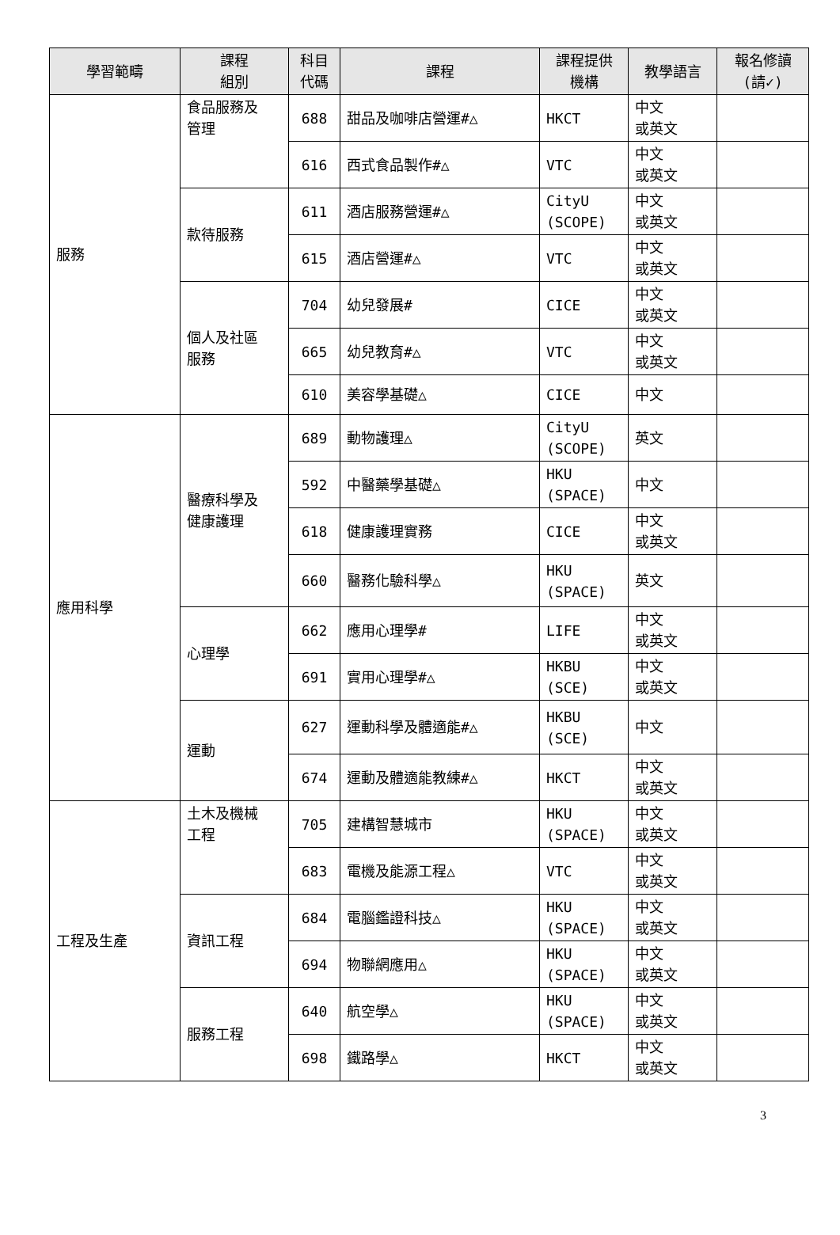| 學習範疇 | 課程 組別 | 科目 代碼 | 課程 | 課程提供 機構 | 教學語言 | 報名修讀 (請✓) |
| --- | --- | --- | --- | --- | --- | --- |
| 服務 | 食品服務及 管理 | 688 | 甜品及咖啡店營運#△ | HKCT | 中文 或英文 | |
| | | 616 | 西式食品製作#△ | VTC | 中文 或英文 | |
| | 款待服務 | 611 | 酒店服務營運#△ | CityU (SCOPE) | 中文 或英文 | |
| | | 615 | 酒店營運#△ | VTC | 中文 或英文 | |
| | 個人及社區 服務 | 704 | 幼兒發展# | CICE | 中文 或英文 | |
| | | 665 | 幼兒教育#△ | VTC | 中文 或英文 | |
| | | 610 | 美容學基礎△ | CICE | 中文 | |
| 應用科學 | 醫療科學及 健康護理 | 689 | 動物護理△ | CityU (SCOPE) | 英文 | |
| | | 592 | 中醫藥學基礎△ | HKU (SPACE) | 中文 | |
| | | 618 | 健康護理實務 | CICE | 中文 或英文 | |
| | | 660 | 醫務化驗科學△ | HKU (SPACE) | 英文 | |
| | 心理學 | 662 | 應用心理學# | LIFE | 中文 或英文 | |
| | | 691 | 實用心理學#△ | HKBU (SCE) | 中文 或英文 | |
| | 運動 | 627 | 運動科學及體適能#△ | HKBU (SCE) | 中文 | |
| | | 674 | 運動及體適能教練#△ | HKCT | 中文 或英文 | |
| 工程及生產 | 土木及機械 工程 | 705 | 建構智慧城市 | HKU (SPACE) | 中文 或英文 | |
| | | 683 | 電機及能源工程△ | VTC | 中文 或英文 | |
| | 資訊工程 | 684 | 電腦鑑證科技△ | HKU (SPACE) | 中文 或英文 | |
| | | 694 | 物聯網應用△ | HKU (SPACE) | 中文 或英文 | |
| | 服務工程 | 640 | 航空學△ | HKU (SPACE) | 中文 或英文 | |
| | | 698 | 鐵路學△ | HKCT | 中文 或英文 | |
3